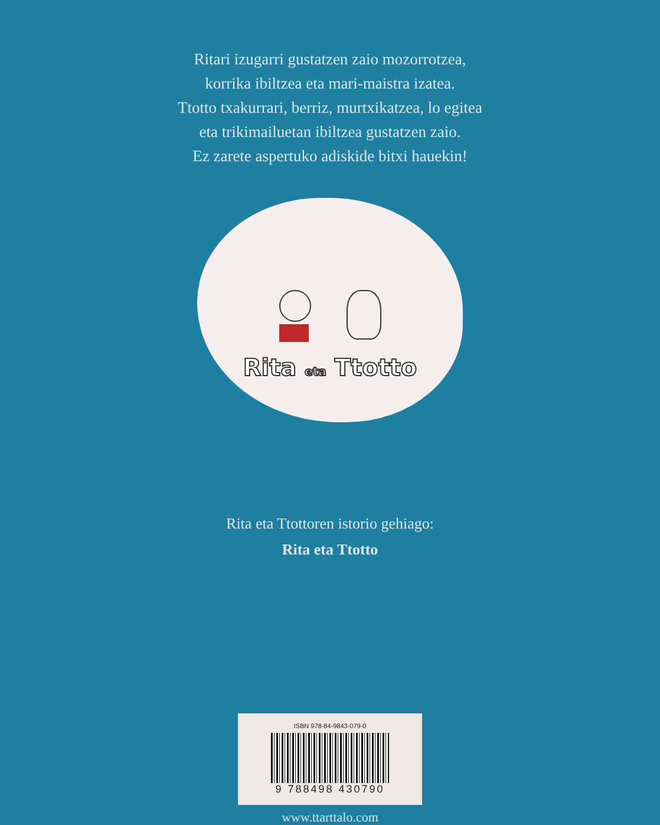Ritari izugarri gustatzen zaio mozorrotzea,
korrika ibiltzea eta mari-maistra izatea.
Ttotto txakurrari, berriz, murtxikatzea, lo egitea
eta trikimailuetan ibiltzea gustatzen zaio.
Ez zarete aspertuko adiskide bitxi hauekin!
Rita eta Ttotto
Rita eta Ttottoren istorio gehiago:
Rita eta Ttotto
ISBN 978-84-9843-079-0
9 788498 430790
www.ttarttalo.com